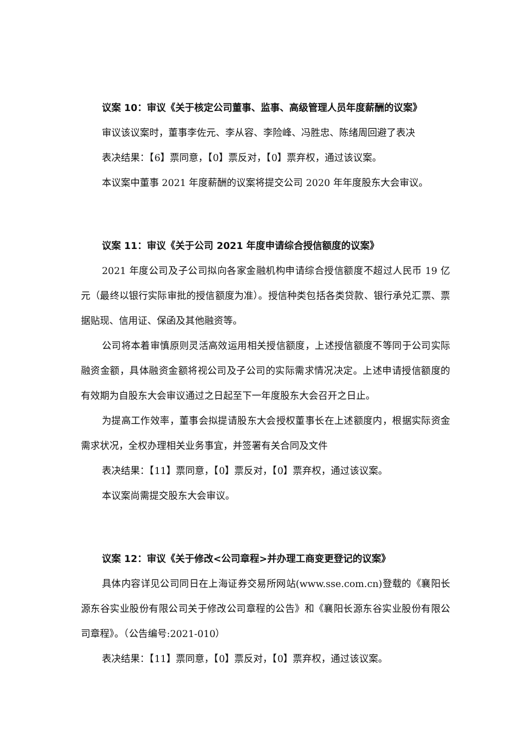议案 10：审议《关于核定公司董事、监事、高级管理人员年度薪酬的议案》
审议该议案时，董事李佐元、李从容、李险峰、冯胜忠、陈绪周回避了表决
表决结果：【6】票同意，【0】票反对，【0】票弃权，通过该议案。
本议案中董事 2021 年度薪酬的议案将提交公司 2020 年年度股东大会审议。
议案 11：审议《关于公司 2021 年度申请综合授信额度的议案》
2021 年度公司及子公司拟向各家金融机构申请综合授信额度不超过人民币 19 亿元（最终以银行实际审批的授信额度为准）。授信种类包括各类贷款、银行承兑汇票、票据贴现、信用证、保函及其他融资等。
公司将本着审慎原则灵活高效运用相关授信额度，上述授信额度不等同于公司实际融资金额，具体融资金额将视公司及子公司的实际需求情况决定。上述申请授信额度的有效期为自股东大会审议通过之日起至下一年度股东大会召开之日止。
为提高工作效率，董事会拟提请股东大会授权董事长在上述额度内，根据实际资金需求状况，全权办理相关业务事宜，并签署有关合同及文件
表决结果：【11】票同意，【0】票反对，【0】票弃权，通过该议案。
本议案尚需提交股东大会审议。
议案 12：审议《关于修改<公司章程>并办理工商变更登记的议案》
具体内容详见公司同日在上海证券交易所网站(www.sse.com.cn)登载的《襄阳长源东谷实业股份有限公司关于修改公司章程的公告》和《襄阳长源东谷实业股份有限公司章程》。（公告编号:2021-010）
表决结果：【11】票同意，【0】票反对，【0】票弃权，通过该议案。